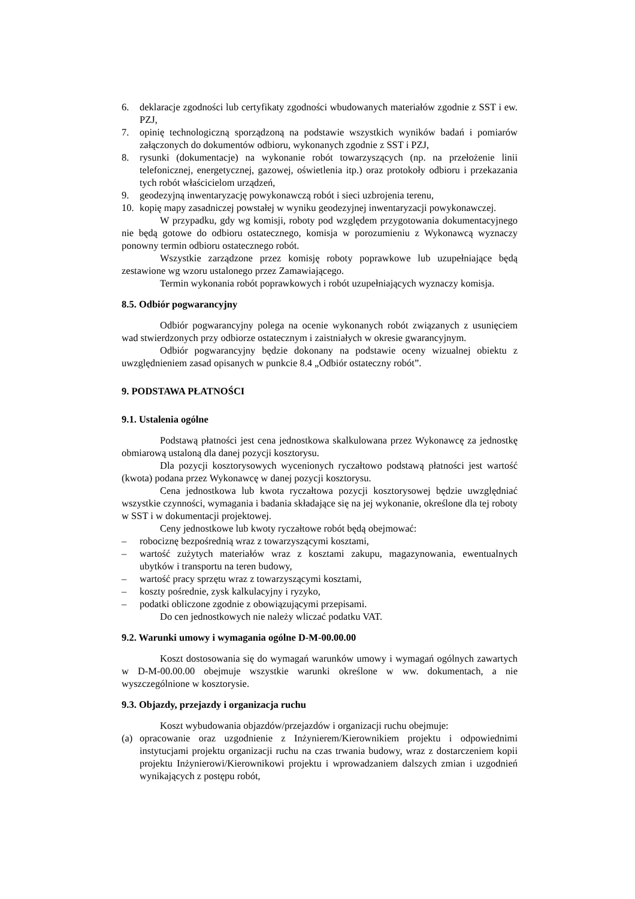6. deklaracje zgodności lub certyfikaty zgodności wbudowanych materiałów zgodnie z SST i ew. PZJ,
7. opinię technologiczną sporządzoną na podstawie wszystkich wyników badań i pomiarów załączonych do dokumentów odbioru, wykonanych zgodnie z SST i PZJ,
8. rysunki (dokumentacje) na wykonanie robót towarzyszących (np. na przełożenie linii telefonicznej, energetycznej, gazowej, oświetlenia itp.) oraz protokoły odbioru i przekazania tych robót właścicielom urządzeń,
9. geodezyjną inwentaryzację powykonawczą robót i sieci uzbrojenia terenu,
10. kopię mapy zasadniczej powstałej w wyniku geodezyjnej inwentaryzacji powykonawczej.
W przypadku, gdy wg komisji, roboty pod względem przygotowania dokumentacyjnego nie będą gotowe do odbioru ostatecznego, komisja w porozumieniu z Wykonawcą wyznaczy ponowny termin odbioru ostatecznego robót.
Wszystkie zarządzone przez komisję roboty poprawkowe lub uzupełniające będą zestawione wg wzoru ustalonego przez Zamawiającego.
Termin wykonania robót poprawkowych i robót uzupełniających wyznaczy komisja.
8.5. Odbiór pogwarancyjny
Odbiór pogwarancyjny polega na ocenie wykonanych robót związanych z usunięciem wad stwierdzonych przy odbiorze ostatecznym i zaistniałych w okresie gwarancyjnym.
Odbiór pogwarancyjny będzie dokonany na podstawie oceny wizualnej obiektu z uwzględnieniem zasad opisanych w punkcie 8.4 „Odbiór ostateczny robót”.
9. PODSTAWA PŁATNOŚCI
9.1. Ustalenia ogólne
Podstawą płatności jest cena jednostkowa skalkulowana przez Wykonawcę za jednostkę obmiarową ustaloną dla danej pozycji kosztorysu.
Dla pozycji kosztorysowych wycenionych ryczałtowo podstawą płatności jest wartość (kwota) podana przez Wykonawcę w danej pozycji kosztorysu.
Cena jednostkowa lub kwota ryczałtowa pozycji kosztorysowej będzie uwzględniać wszystkie czynności, wymagania i badania składające się na jej wykonanie, określone dla tej roboty w SST i w dokumentacji projektowej.
Ceny jednostkowe lub kwoty ryczałtowe robót będą obejmować:
– robociznę bezpośrednią wraz z towarzyszącymi kosztami,
– wartość zużytych materiałów wraz z kosztami zakupu, magazynowania, ewentualnych ubytków i transportu na teren budowy,
– wartość pracy sprzętu wraz z towarzyszącymi kosztami,
– koszty pośrednie, zysk kalkulacyjny i ryzyko,
– podatki obliczone zgodnie z obowiązującymi przepisami.
Do cen jednostkowych nie należy wliczać podatku VAT.
9.2. Warunki umowy i wymagania ogólne D-M-00.00.00
Koszt dostosowania się do wymagań warunków umowy i wymagań ogólnych zawartych w D-M-00.00.00 obejmuje wszystkie warunki określone w ww. dokumentach, a nie wyszczególnione w kosztorysie.
9.3. Objazdy, przejazdy i organizacja ruchu
Koszt wybudowania objazdów/przejazdów i organizacji ruchu obejmuje:
(a) opracowanie oraz uzgodnienie z Inżynierem/Kierownikiem projektu i odpowiednimi instytucjami projektu organizacji ruchu na czas trwania budowy, wraz z dostarczeniem kopii projektu Inżynierowi/Kierownikowi projektu i wprowadzaniem dalszych zmian i uzgodnień wynikających z postępu robót,